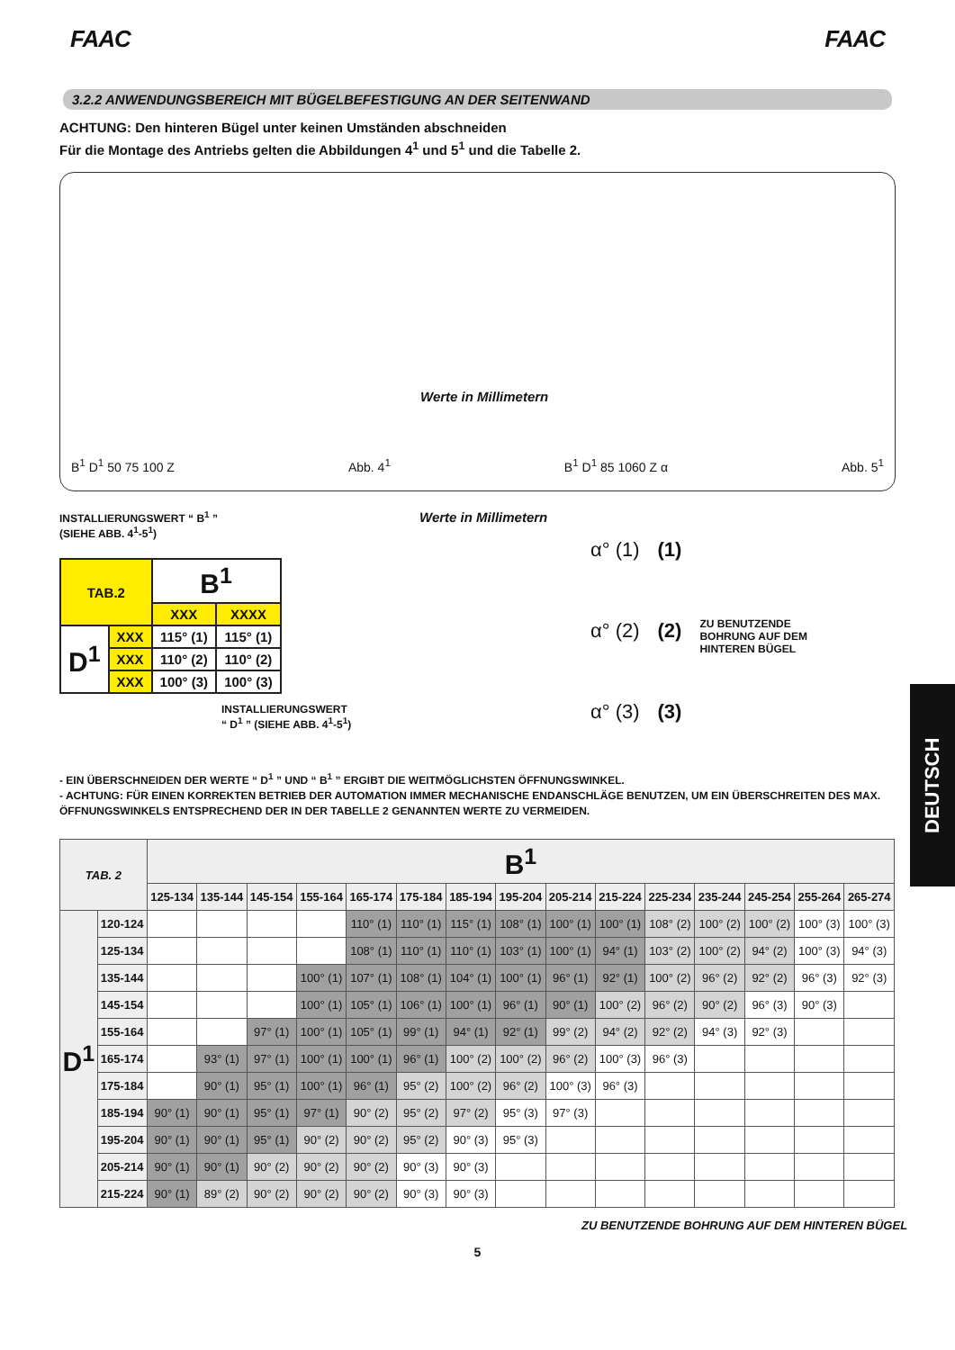FAAC FAAC
3.2.2 ANWENDUNGSBEREICH MIT BÜGELBEFESTIGUNG AN DER SEITENWAND
ACHTUNG: Den hinteren Bügel unter keinen Umständen abschneiden
Für die Montage des Antriebs gelten die Abbildungen 4<sup>1</sup> und 5<sup>1</sup> und die Tabelle 2.
B<sup>1</sup> D<sup>1</sup> 50 75 100 Z
Werte in Millimetern
Abb. 4<sup>1</sup>
B<sup>1</sup> D<sup>1</sup> 85 1060 Z α
Abb. 5<sup>1</sup>
INSTALLIERUNGSWERT “ B<sup>1</sup> ”
(SIEHE ABB. 4<sup>1</sup>-5<sup>1</sup>)
| TAB.2 | | B<sup>1</sup> | |
| | | XXX | XXXX |
| D<sup>1</sup> | XXX | 115° (1) | 115° (1) |
| | XXX | 110° (2) | 110° (2) |
| | XXX | 100° (3) | 100° (3) |
INSTALLIERUNGSWERT
“ D<sup>1</sup> ” (SIEHE ABB. 4<sup>1</sup>-5<sup>1</sup>)
Werte in Millimetern
α° (1)
α° (2)
α° (3)
(1)
(2)
(3)
ZU BENUTZENDE
BOHRUNG AUF DEM
HINTEREN BÜGEL
- EIN ÜBERSCHNEIDEN DER WERTE “ D<sup>1</sup> ” UND “ B<sup>1</sup> ” ERGIBT DIE WEITMÖGLICHSTEN ÖFFNUNGSWINKEL.
- ACHTUNG: FÜR EINEN KORREKTEN BETRIEB DER AUTOMATION IMMER MECHANISCHE ENDANSCHLÄGE BENUTZEN, UM EIN ÜBERSCHREITEN DES MAX. ÖFFNUNGSWINKELS ENTSPRECHEND DER IN DER TABELLE 2 GENANNTEN WERTE ZU VERMEIDEN.
| TAB. 2 | | B<sup>1</sup> | | | | | | | | | | | | | | |
| --- | --- | --- | --- | --- | --- | --- | --- | --- | --- | --- | --- | --- | --- | --- | --- | --- |
| | | 125-134 | 135-144 | 145-154 | 155-164 | 165-174 | 175-184 | 185-194 | 195-204 | 205-214 | 215-224 | 225-234 | 235-244 | 245-254 | 255-264 | 265-274 |
| D<sup>1</sup> | 120-124 | | | | | 110° (1) | 110° (1) | 115° (1) | 108° (1) | 100° (1) | 100° (1) | 108° (2) | 100° (2) | 100° (2) | 100° (3) | 100° (3) |
| | 125-134 | | | | | 108° (1) | 110° (1) | 110° (1) | 103° (1) | 100° (1) | 94° (1) | 103° (2) | 100° (2) | 94° (2) | 100° (3) | 94° (3) |
| | 135-144 | | | | 100° (1) | 107° (1) | 108° (1) | 104° (1) | 100° (1) | 96° (1) | 92° (1) | 100° (2) | 96° (2) | 92° (2) | 96° (3) | 92° (3) |
| | 145-154 | | | | 100° (1) | 105° (1) | 106° (1) | 100° (1) | 96° (1) | 90° (1) | 100° (2) | 96° (2) | 90° (2) | 96° (3) | 90° (3) | |
| | 155-164 | | | 97° (1) | 100° (1) | 105° (1) | 99° (1) | 94° (1) | 92° (1) | 99° (2) | 94° (2) | 92° (2) | 94° (3) | 92° (3) | | |
| | 165-174 | | 93° (1) | 97° (1) | 100° (1) | 100° (1) | 96° (1) | 100° (2) | 100° (2) | 96° (2) | 100° (3) | 96° (3) | | | | |
| | 175-184 | | 90° (1) | 95° (1) | 100° (1) | 96° (1) | 95° (2) | 100° (2) | 96° (2) | 100° (3) | 96° (3) | | | | | |
| | 185-194 | 90° (1) | 90° (1) | 95° (1) | 97° (1) | 90° (2) | 95° (2) | 97° (2) | 95° (3) | 97° (3) | | | | | | |
| | 195-204 | 90° (1) | 90° (1) | 95° (1) | 90° (2) | 90° (2) | 95° (2) | 90° (3) | 95° (3) | | | | | | | |
| | 205-214 | 90° (1) | 90° (1) | 90° (2) | 90° (2) | 90° (2) | 90° (3) | 90° (3) | | | | | | | | |
| | 215-224 | 90° (1) | 89° (2) | 90° (2) | 90° (2) | 90° (2) | 90° (3) | 90° (3) | | | | | | | | |
ZU BENUTZENDE BOHRUNG AUF DEM HINTEREN BÜGEL
5
DEUTSCH